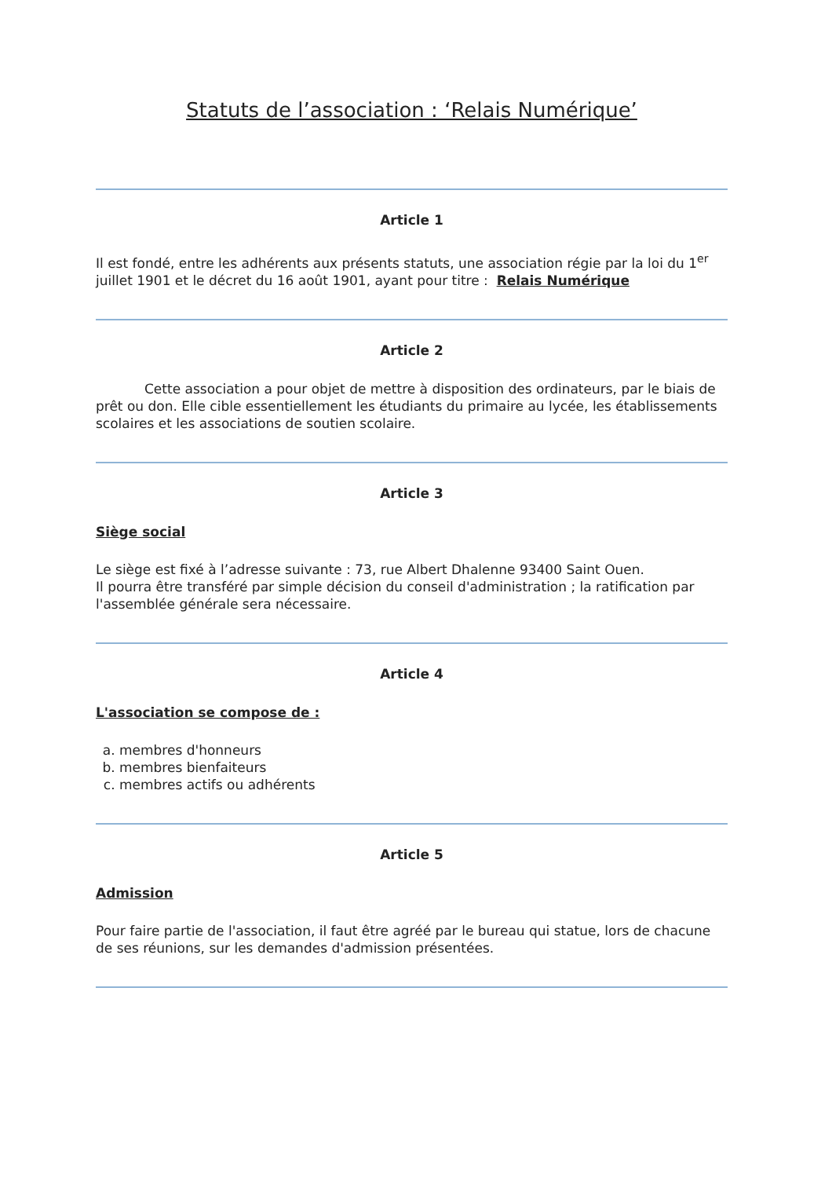Statuts de l’association : ‘Relais Numérique’
Article 1
Il est fondé, entre les adhérents aux présents statuts, une association régie par la loi du 1<sup>er</sup> juillet 1901 et le décret du 16 août 1901, ayant pour titre : Relais Numérique
Article 2
Cette association a pour objet de mettre à disposition des ordinateurs, par le biais de prêt ou don. Elle cible essentiellement les étudiants du primaire au lycée, les établissements scolaires et les associations de soutien scolaire.
Article 3
Siège social
Le siège est fixé à l’adresse suivante : 73, rue Albert Dhalenne 93400 Saint Ouen.
Il pourra être transféré par simple décision du conseil d'administration ; la ratification par l'assemblée générale sera nécessaire.
Article 4
L'association se compose de :
a. membres d'honneurs
b. membres bienfaiteurs
c. membres actifs ou adhérents
Article 5
Admission
Pour faire partie de l'association, il faut être agréé par le bureau qui statue, lors de chacune de ses réunions, sur les demandes d'admission présentées.